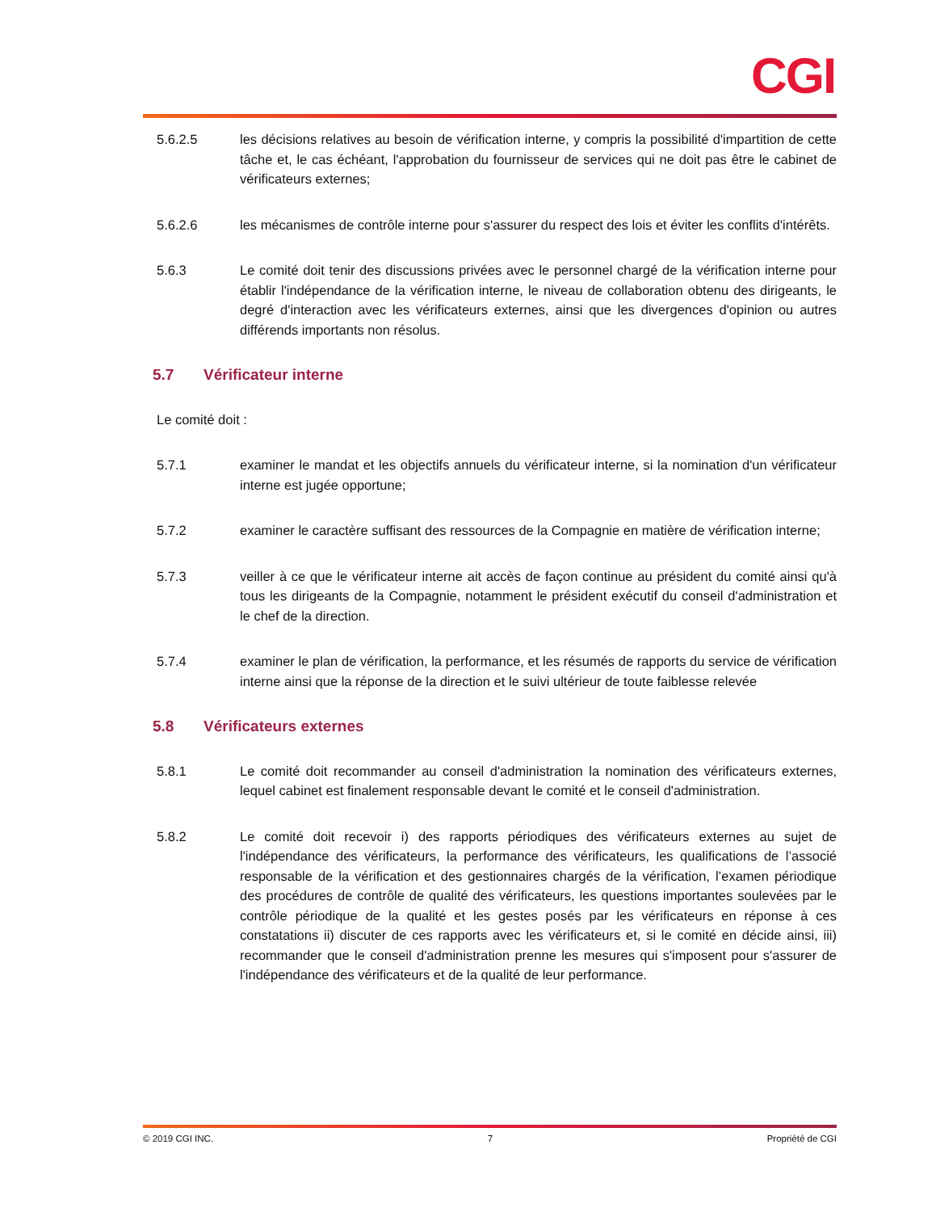CGI
5.6.2.5 les décisions relatives au besoin de vérification interne, y compris la possibilité d'impartition de cette tâche et, le cas échéant, l'approbation du fournisseur de services qui ne doit pas être le cabinet de vérificateurs externes;
5.6.2.6 les mécanismes de contrôle interne pour s'assurer du respect des lois et éviter les conflits d'intérêts.
5.6.3 Le comité doit tenir des discussions privées avec le personnel chargé de la vérification interne pour établir l'indépendance de la vérification interne, le niveau de collaboration obtenu des dirigeants, le degré d'interaction avec les vérificateurs externes, ainsi que les divergences d'opinion ou autres différends importants non résolus.
5.7 Vérificateur interne
Le comité doit :
5.7.1 examiner le mandat et les objectifs annuels du vérificateur interne, si la nomination d'un vérificateur interne est jugée opportune;
5.7.2 examiner le caractère suffisant des ressources de la Compagnie en matière de vérification interne;
5.7.3 veiller à ce que le vérificateur interne ait accès de façon continue au président du comité ainsi qu'à tous les dirigeants de la Compagnie, notamment le président exécutif du conseil d'administration et le chef de la direction.
5.7.4 examiner le plan de vérification, la performance, et les résumés de rapports du service de vérification interne ainsi que la réponse de la direction et le suivi ultérieur de toute faiblesse relevée
5.8 Vérificateurs externes
5.8.1 Le comité doit recommander au conseil d'administration la nomination des vérificateurs externes, lequel cabinet est finalement responsable devant le comité et le conseil d'administration.
5.8.2 Le comité doit recevoir i) des rapports périodiques des vérificateurs externes au sujet de l'indépendance des vérificateurs, la performance des vérificateurs, les qualifications de l’associé responsable de la vérification et des gestionnaires chargés de la vérification, l’examen périodique des procédures de contrôle de qualité des vérificateurs, les questions importantes soulevées par le contrôle périodique de la qualité et les gestes posés par les vérificateurs en réponse à ces constatations ii) discuter de ces rapports avec les vérificateurs et, si le comité en décide ainsi, iii) recommander que le conseil d'administration prenne les mesures qui s'imposent pour s'assurer de l'indépendance des vérificateurs et de la qualité de leur performance.
© 2019 CGI INC. 7 Propriété de CGI